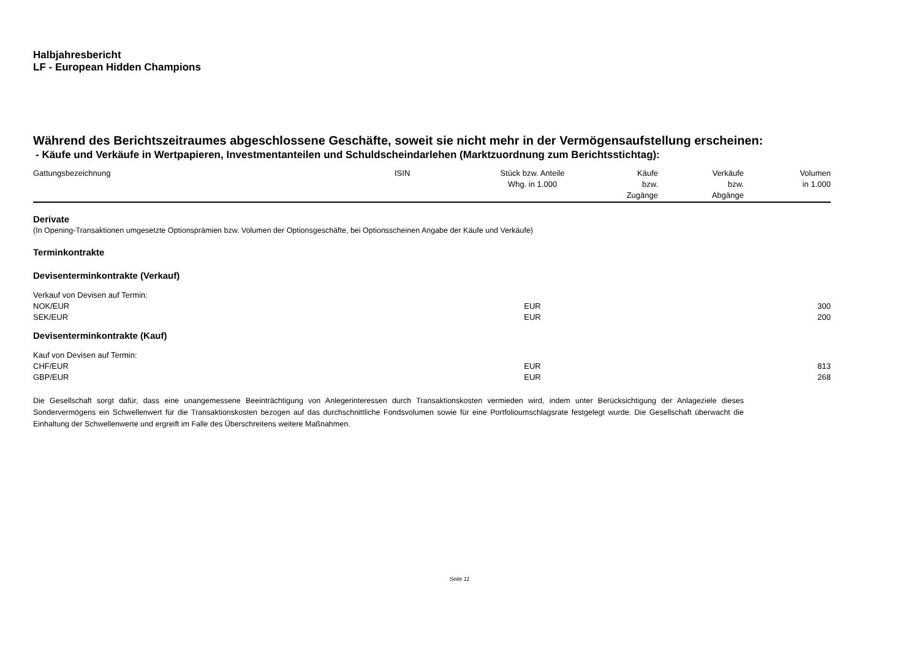Halbjahresbericht
LF - European Hidden Champions
Während des Berichtszeitraumes abgeschlossene Geschäfte, soweit sie nicht mehr in der Vermögensaufstellung erscheinen:
- Käufe und Verkäufe in Wertpapieren, Investmentanteilen und Schuldscheindarlehen (Marktzuordnung zum Berichtsstichtag):
| Gattungsbezeichnung | ISIN | Stück bzw. Anteile Whg. in 1.000 | Käufe bzw. Zugänge | Verkäufe bzw. Abgänge | Volumen in 1.000 |
| --- | --- | --- | --- | --- | --- |
| Derivate | | | | | |
| (In Opening-Transaktionen umgesetzte Optionsprämien bzw. Volumen der Optionsgeschäfte, bei Optionsscheinen Angabe der Käufe und Verkäufe) | | | | | |
| Terminkontrakte | | | | | |
| Devisenterminkontrakte (Verkauf) | | | | | |
| Verkauf von Devisen auf Termin: | | | | | |
| NOK/EUR | | EUR | | | 300 |
| SEK/EUR | | EUR | | | 200 |
| Devisenterminkontrakte (Kauf) | | | | | |
| Kauf von Devisen auf Termin: | | | | | |
| CHF/EUR | | EUR | | | 813 |
| GBP/EUR | | EUR | | | 268 |
Die Gesellschaft sorgt dafür, dass eine unangemessene Beeinträchtigung von Anlegerinteressen durch Transaktionskosten vermieden wird, indem unter Berücksichtigung der Anlageziele dieses Sondervermögens ein Schwellenwert für die Transaktionskosten bezogen auf das durchschnittliche Fondsvolumen sowie für eine Portfolioumschlagsrate festgelegt wurde. Die Gesellschaft überwacht die Einhaltung der Schwellenwerte und ergreift im Falle des Überschreitens weitere Maßnahmen.
Seite 11